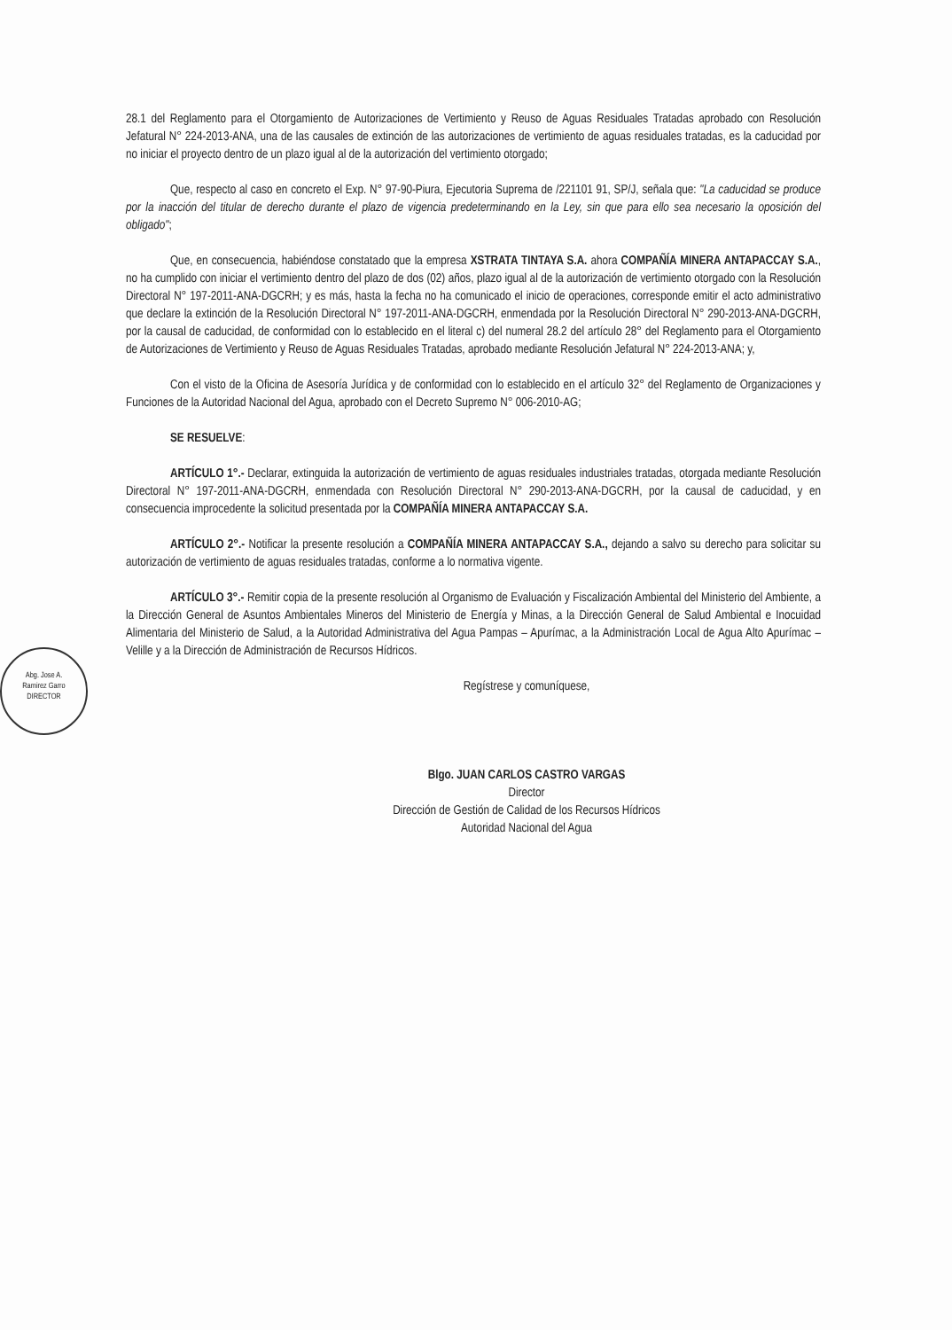Abg. Jose A.
Ramirez Garro
DIRECTOR
28.1 del Reglamento para el Otorgamiento de Autorizaciones de Vertimiento y Reuso de Aguas Residuales Tratadas aprobado con Resolución Jefatural N° 224-2013-ANA, una de las causales de extinción de las autorizaciones de vertimiento de aguas residuales tratadas, es la caducidad por no iniciar el proyecto dentro de un plazo igual al de la autorización del vertimiento otorgado;
Que, respecto al caso en concreto el Exp. N° 97-90-Piura, Ejecutoria Suprema de /221101 91, SP/J, señala que: "La caducidad se produce por la inacción del titular de derecho durante el plazo de vigencia predeterminando en la Ley, sin que para ello sea necesario la oposición del obligado";
Que, en consecuencia, habiéndose constatado que la empresa XSTRATA TINTAYA S.A. ahora COMPAÑÍA MINERA ANTAPACCAY S.A., no ha cumplido con iniciar el vertimiento dentro del plazo de dos (02) años, plazo igual al de la autorización de vertimiento otorgado con la Resolución Directoral N° 197-2011-ANA-DGCRH; y es más, hasta la fecha no ha comunicado el inicio de operaciones, corresponde emitir el acto administrativo que declare la extinción de la Resolución Directoral N° 197-2011-ANA-DGCRH, enmendada por la Resolución Directoral N° 290-2013-ANA-DGCRH, por la causal de caducidad, de conformidad con lo establecido en el literal c) del numeral 28.2 del artículo 28° del Reglamento para el Otorgamiento de Autorizaciones de Vertimiento y Reuso de Aguas Residuales Tratadas, aprobado mediante Resolución Jefatural N° 224-2013-ANA; y,
Con el visto de la Oficina de Asesoría Jurídica y de conformidad con lo establecido en el artículo 32° del Reglamento de Organizaciones y Funciones de la Autoridad Nacional del Agua, aprobado con el Decreto Supremo N° 006-2010-AG;
SE RESUELVE:
ARTÍCULO 1°.- Declarar, extinguida la autorización de vertimiento de aguas residuales industriales tratadas, otorgada mediante Resolución Directoral N° 197-2011-ANA-DGCRH, enmendada con Resolución Directoral N° 290-2013-ANA-DGCRH, por la causal de caducidad, y en consecuencia improcedente la solicitud presentada por la COMPAÑÍA MINERA ANTAPACCAY S.A.
ARTÍCULO 2°.- Notificar la presente resolución a COMPAÑÍA MINERA ANTAPACCAY S.A., dejando a salvo su derecho para solicitar su autorización de vertimiento de aguas residuales tratadas, conforme a lo normativa vigente.
ARTÍCULO 3°.- Remitir copia de la presente resolución al Organismo de Evaluación y Fiscalización Ambiental del Ministerio del Ambiente, a la Dirección General de Asuntos Ambientales Mineros del Ministerio de Energía y Minas, a la Dirección General de Salud Ambiental e Inocuidad Alimentaria del Ministerio de Salud, a la Autoridad Administrativa del Agua Pampas – Apurímac, a la Administración Local de Agua Alto Apurímac – Velille y a la Dirección de Administración de Recursos Hídricos.
Regístrese y comuníquese,
Blgo. JUAN CARLOS CASTRO VARGAS
Director
Dirección de Gestión de Calidad de los Recursos Hídricos
Autoridad Nacional del Agua